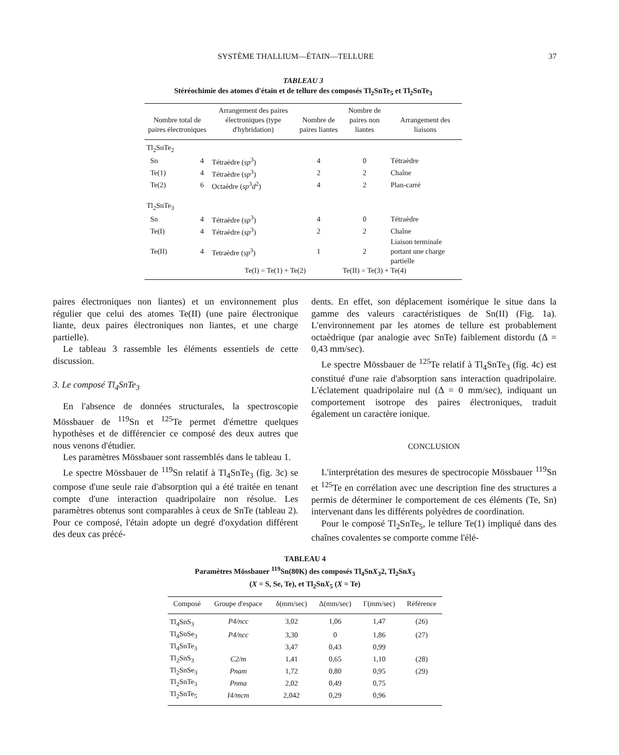SYSTÈME THALLIUM—ÉTAIN—TELLURE 37
TABLEAU 3
Stéréochimie des atomes d'étain et de tellure des composés Tl<sub>2</sub>SnTe<sub>5</sub> et Tl<sub>2</sub>SnTe<sub>3</sub>
| Nombre total de paires électroniques | | Arrangement des paires électroniques (type d'hybridation) | Nombre de paires liantes | Nombre de paires non liantes | Arrangement des liaisons |
| --- | --- | --- | --- | --- | --- |
| Tl<sub>2</sub>SnTe<sub>2</sub> | | | | | |
| Sn | 4 | Tétraèdre ( sp<sup>3</sup>) | 4 | 0 | Tétraèdre |
| Te(1) | 4 | Tétraèdre ( sp<sup>3</sup>) | 2 | 2 | Chaîne |
| Te(2) | 6 | Octaèdre ( sp<sup>3</sup> d<sup>2</sup>) | 4 | 2 | Plan-carré |
| Tl<sub>2</sub>SnTe<sub>3</sub> | | | | | |
| Sn | 4 | Tétraèdre ( sp<sup>3</sup>) | 4 | 0 | Tétraèdre |
| Te(I) | 4 | Tétraèdre ( sp<sup>3</sup>) | 2 | 2 | Chaîne |
| Te(II) | 4 | Tetraèdre ( sp<sup>3</sup>) | 1 | 2 | Liaison terminale portant une charge partielle |
| | | Te(I) = Te(1) + Te(2) | | Te(II) = Te(3) + Te(4) | |
paires électroniques non liantes) et un environnement plus régulier que celui des atomes Te(II) (une paire électronique liante, deux paires électroniques non liantes, et une charge partielle).
Le tableau 3 rassemble les éléments essentiels de cette discussion.
3. Le composé Tl<sub>4</sub>SnTe<sub>3</sub>
En l'absence de données structurales, la spectroscopie Mössbauer de <sup>119</sup>Sn et <sup>125</sup>Te permet d'émettre quelques hypothèses et de différencier ce composé des deux autres que nous venons d'étudier.
Les paramètres Mössbauer sont rassemblés dans le tableau 1.
Le spectre Mössbauer de <sup>119</sup>Sn relatif à Tl<sub>4</sub>SnTe<sub>3</sub> (fig. 3c) se compose d'une seule raie d'absorption qui a été traitée en tenant compte d'une interaction quadripolaire non résolue. Les paramètres obtenus sont comparables à ceux de SnTe (tableau 2). Pour ce composé, l'étain adopte un degré d'oxydation différent des deux cas précé-
dents. En effet, son déplacement isomérique le situe dans la gamme des valeurs caractéristiques de Sn(II) (Fig. 1a). L'environnement par les atomes de tellure est probablement octaèdrique (par analogie avec SnTe) faiblement distordu (Δ = 0,43 mm/sec).
Le spectre Mössbauer de <sup>125</sup>Te relatif à Tl<sub>4</sub>SnTe<sub>3</sub> (fig. 4c) est constitué d'une raie d'absorption sans interaction quadripolaire. L'éclatement quadripolaire nul (Δ = 0 mm/sec), indiquant un comportement isotrope des paires électroniques, traduit également un caractère ionique.
CONCLUSION
L'interprétation des mesures de spectrocopie Mössbauer <sup>119</sup>Sn et <sup>125</sup>Te en corrélation avec une description fine des structures a permis de déterminer le comportement de ces éléments (Te, Sn) intervenant dans les différents polyèdres de coordination.
Pour le composé Tl<sub>2</sub>SnTe<sub>5</sub>, le tellure Te(1) impliqué dans des chaînes covalentes se comporte comme l'élé-
TABLEAU 4
Paramètres Mössbauer <sup>119</sup>Sn(80K) des composés Tl<sub>4</sub>SnX<sub>3</sub>2, Tl<sub>2</sub>SnX<sub>3</sub>
(X = S, Se, Te), et Tl<sub>2</sub>SnX<sub>5</sub> (X = Te)
| Composé | Groupe d'espace | δ(mm/sec) | Δ(mm/sec) | Γ(mm/sec) | Référence |
| --- | --- | --- | --- | --- | --- |
| Tl<sub>4</sub>SnS<sub>3</sub> | P4/ncc | 3,02 | 1,06 | 1,47 | (26) |
| Tl<sub>4</sub>SnSe<sub>3</sub> | P4/ncc | 3,30 | 0 | 1,86 | (27) |
| Tl<sub>4</sub>SnTe<sub>3</sub> | | 3,47 | 0,43 | 0,99 | |
| Tl<sub>2</sub>SnS<sub>3</sub> | C2/m | 1,41 | 0,65 | 1,10 | (28) |
| Tl<sub>2</sub>SnSe<sub>3</sub> | Pnam | 1,72 | 0,80 | 0,95 | (29) |
| Tl<sub>2</sub>SnTe<sub>3</sub> | Pnma | 2,02 | 0,49 | 0,75 | |
| Tl<sub>2</sub>SnTe<sub>5</sub> | I4/mcm | 2,042 | 0,29 | 0,96 | |